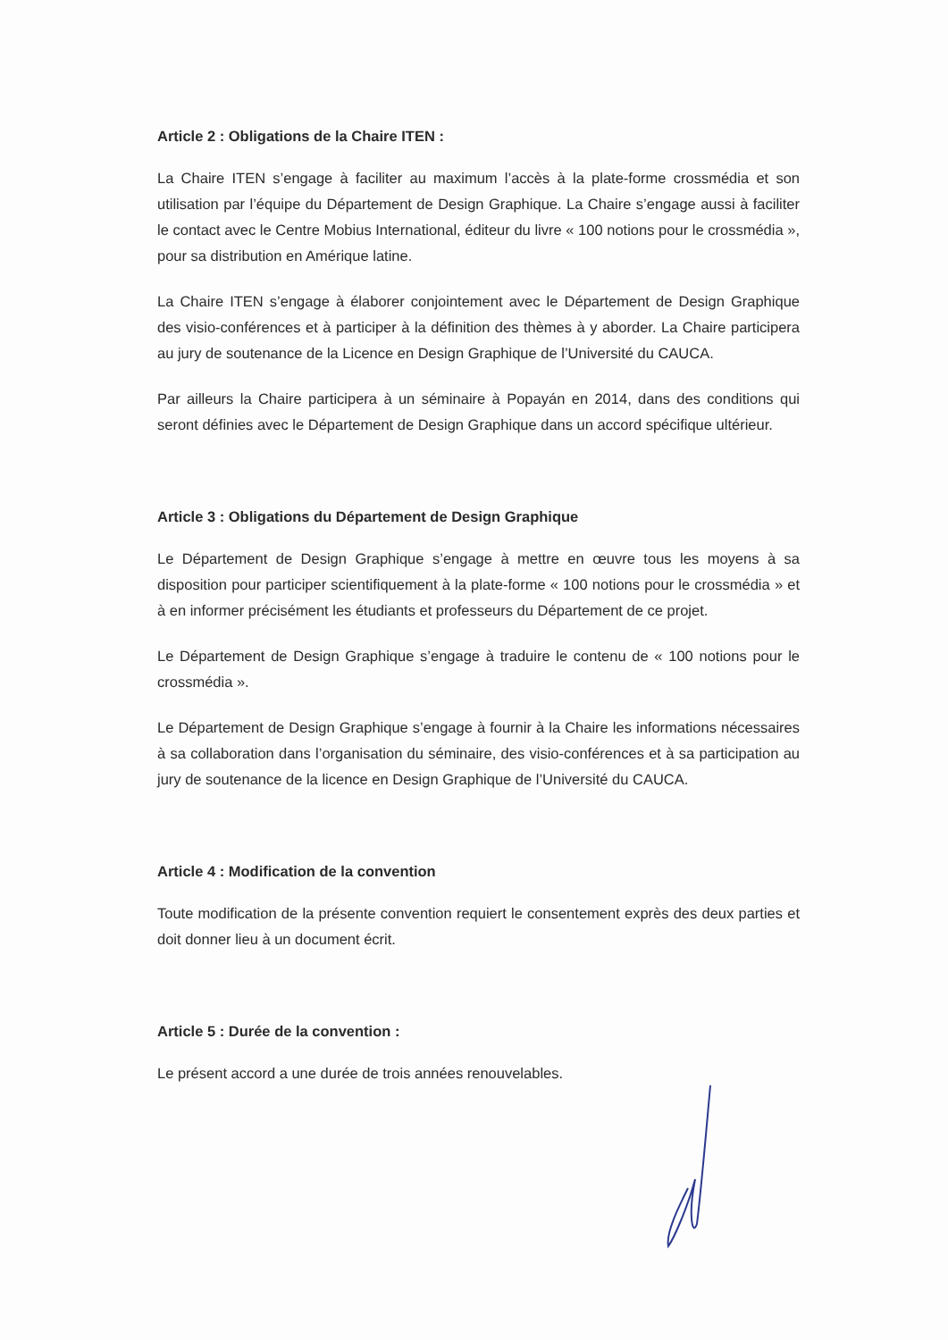Article 2 : Obligations de la Chaire ITEN :
La Chaire ITEN s’engage à faciliter au maximum l’accès à la plate-forme crossmédia et son utilisation par l’équipe du Département de Design Graphique. La Chaire s’engage aussi à faciliter le contact avec le Centre Mobius International, éditeur du livre « 100 notions pour le crossmédia », pour sa distribution en Amérique latine.
La Chaire ITEN s’engage à élaborer conjointement avec le Département de Design Graphique des visio-conférences et à participer à la définition des thèmes à y aborder. La Chaire participera au jury de soutenance de la Licence en Design Graphique de l’Université du CAUCA.
Par ailleurs la Chaire participera à un séminaire à Popayán en 2014, dans des conditions qui seront définies avec le Département de Design Graphique dans un accord spécifique ultérieur.
Article 3 : Obligations du Département de Design Graphique
Le Département de Design Graphique s’engage à mettre en œuvre tous les moyens à sa disposition pour participer scientifiquement à la plate-forme « 100 notions pour le crossmédia » et à en informer précisément les étudiants et professeurs du Département de ce projet.
Le Département de Design Graphique s’engage à traduire le contenu de « 100 notions pour le crossmédia ».
Le Département de Design Graphique s’engage à fournir à la Chaire les informations nécessaires à sa collaboration dans l’organisation du séminaire, des visio-conférences et à sa participation au jury de soutenance de la licence en Design Graphique de l’Université du CAUCA.
Article 4 : Modification de la convention
Toute modification de la présente convention requiert le consentement exprès des deux parties et doit donner lieu à un document écrit.
Article 5 : Durée de la convention :
Le présent accord a une durée de trois années renouvelables.